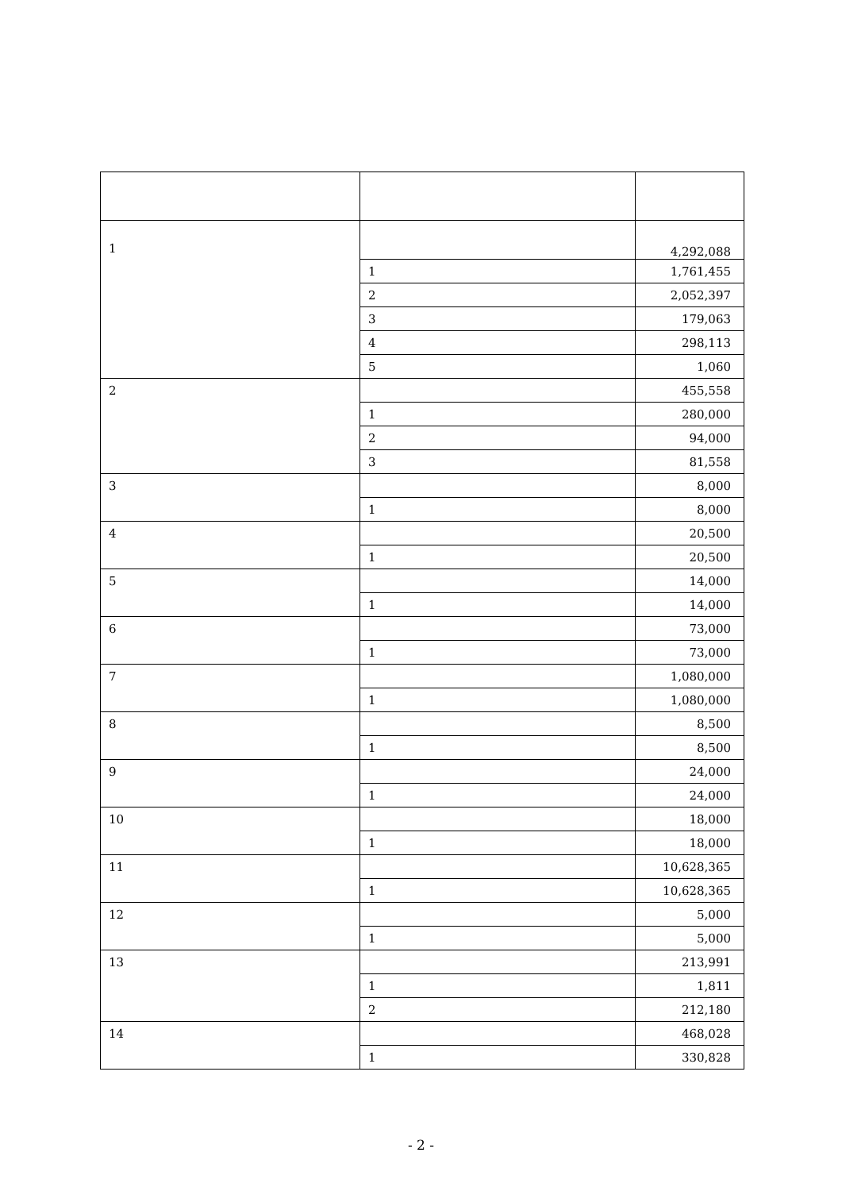| 1 | | 4,292,088 |
| | 1 | 1,761,455 |
| | 2 | 2,052,397 |
| | 3 | 179,063 |
| | 4 | 298,113 |
| | 5 | 1,060 |
| 2 | | 455,558 |
| | 1 | 280,000 |
| | 2 | 94,000 |
| | 3 | 81,558 |
| 3 | | 8,000 |
| | 1 | 8,000 |
| 4 | | 20,500 |
| | 1 | 20,500 |
| 5 | | 14,000 |
| | 1 | 14,000 |
| 6 | | 73,000 |
| | 1 | 73,000 |
| 7 | | 1,080,000 |
| | 1 | 1,080,000 |
| 8 | | 8,500 |
| | 1 | 8,500 |
| 9 | | 24,000 |
| | 1 | 24,000 |
| 10 | | 18,000 |
| | 1 | 18,000 |
| 11 | | 10,628,365 |
| | 1 | 10,628,365 |
| 12 | | 5,000 |
| | 1 | 5,000 |
| 13 | | 213,991 |
| | 1 | 1,811 |
| | 2 | 212,180 |
| 14 | | 468,028 |
| | 1 | 330,828 |
- 2 -